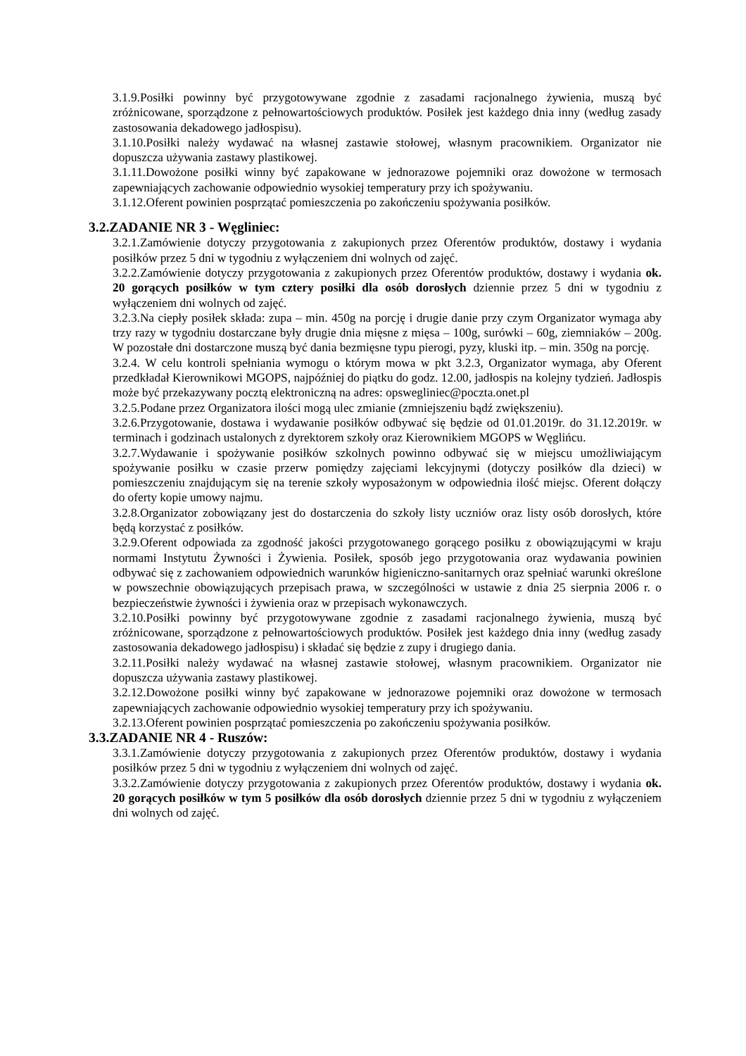3.1.9.Posiłki powinny być przygotowywane zgodnie z zasadami racjonalnego żywienia, muszą być zróżnicowane, sporządzone z pełnowartościowych produktów. Posiłek jest każdego dnia inny (według zasady zastosowania dekadowego jadłospisu).
3.1.10.Posiłki należy wydawać na własnej zastawie stołowej, własnym pracownikiem. Organizator nie dopuszcza używania zastawy plastikowej.
3.1.11.Dowożone posiłki winny być zapakowane w jednorazowe pojemniki oraz dowożone w termosach zapewniających zachowanie odpowiednio wysokiej temperatury przy ich spożywaniu.
3.1.12.Oferent powinien posprzątać pomieszczenia po zakończeniu spożywania posiłków.
3.2.ZADANIE NR 3 - Węgliniec:
3.2.1.Zamówienie dotyczy przygotowania z zakupionych przez Oferentów produktów, dostawy i wydania posiłków przez 5 dni w tygodniu z wyłączeniem dni wolnych od zajęć.
3.2.2.Zamówienie dotyczy przygotowania z zakupionych przez Oferentów produktów, dostawy i wydania ok. 20 gorących posiłków w tym cztery posiłki dla osób dorosłych dziennie przez 5 dni w tygodniu z wyłączeniem dni wolnych od zajęć.
3.2.3.Na ciepły posiłek składa: zupa – min. 450g na porcję i drugie danie przy czym Organizator wymaga aby trzy razy w tygodniu dostarczane były drugie dnia mięsne z mięsa – 100g, surówki – 60g, ziemniaków – 200g. W pozostałe dni dostarczone muszą być dania bezmięsne typu pierogi, pyzy, kluski itp. – min. 350g na porcję.
3.2.4. W celu kontroli spełniania wymogu o którym mowa w pkt 3.2.3, Organizator wymaga, aby Oferent przedkładał Kierownikowi MGOPS, najpóźniej do piątku do godz. 12.00, jadłospis na kolejny tydzień. Jadłospis może być przekazywany pocztą elektroniczną na adres: opswegliniec@poczta.onet.pl
3.2.5.Podane przez Organizatora ilości mogą ulec zmianie (zmniejszeniu bądź zwiększeniu).
3.2.6.Przygotowanie, dostawa i wydawanie posiłków odbywać się będzie od 01.01.2019r. do 31.12.2019r. w terminach i godzinach ustalonych z dyrektorem szkoły oraz Kierownikiem MGOPS w Węglińcu.
3.2.7.Wydawanie i spożywanie posiłków szkolnych powinno odbywać się w miejscu umożliwiającym spożywanie posiłku w czasie przerw pomiędzy zajęciami lekcyjnymi (dotyczy posiłków dla dzieci) w pomieszczeniu znajdującym się na terenie szkoły wyposażonym w odpowiednia ilość miejsc. Oferent dołączy do oferty kopie umowy najmu.
3.2.8.Organizator zobowiązany jest do dostarczenia do szkoły listy uczniów oraz listy osób dorosłych, które będą korzystać z posiłków.
3.2.9.Oferent odpowiada za zgodność jakości przygotowanego gorącego posiłku z obowiązującymi w kraju normami Instytutu Żywności i Żywienia. Posiłek, sposób jego przygotowania oraz wydawania powinien odbywać się z zachowaniem odpowiednich warunków higieniczno-sanitarnych oraz spełniać warunki określone w powszechnie obowiązujących przepisach prawa, w szczególności w ustawie z dnia 25 sierpnia 2006 r. o bezpieczeństwie żywności i żywienia oraz w przepisach wykonawczych.
3.2.10.Posiłki powinny być przygotowywane zgodnie z zasadami racjonalnego żywienia, muszą być zróżnicowane, sporządzone z pełnowartościowych produktów. Posiłek jest każdego dnia inny (według zasady zastosowania dekadowego jadłospisu) i składać się będzie z zupy i drugiego dania.
3.2.11.Posiłki należy wydawać na własnej zastawie stołowej, własnym pracownikiem. Organizator nie dopuszcza używania zastawy plastikowej.
3.2.12.Dowożone posiłki winny być zapakowane w jednorazowe pojemniki oraz dowożone w termosach zapewniających zachowanie odpowiednio wysokiej temperatury przy ich spożywaniu.
3.2.13.Oferent powinien posprzątać pomieszczenia po zakończeniu spożywania posiłków.
3.3.ZADANIE NR 4 - Ruszów:
3.3.1.Zamówienie dotyczy przygotowania z zakupionych przez Oferentów produktów, dostawy i wydania posiłków przez 5 dni w tygodniu z wyłączeniem dni wolnych od zajęć.
3.3.2.Zamówienie dotyczy przygotowania z zakupionych przez Oferentów produktów, dostawy i wydania ok. 20 gorących posiłków w tym 5 posiłków dla osób dorosłych dziennie przez 5 dni w tygodniu z wyłączeniem dni wolnych od zajęć.